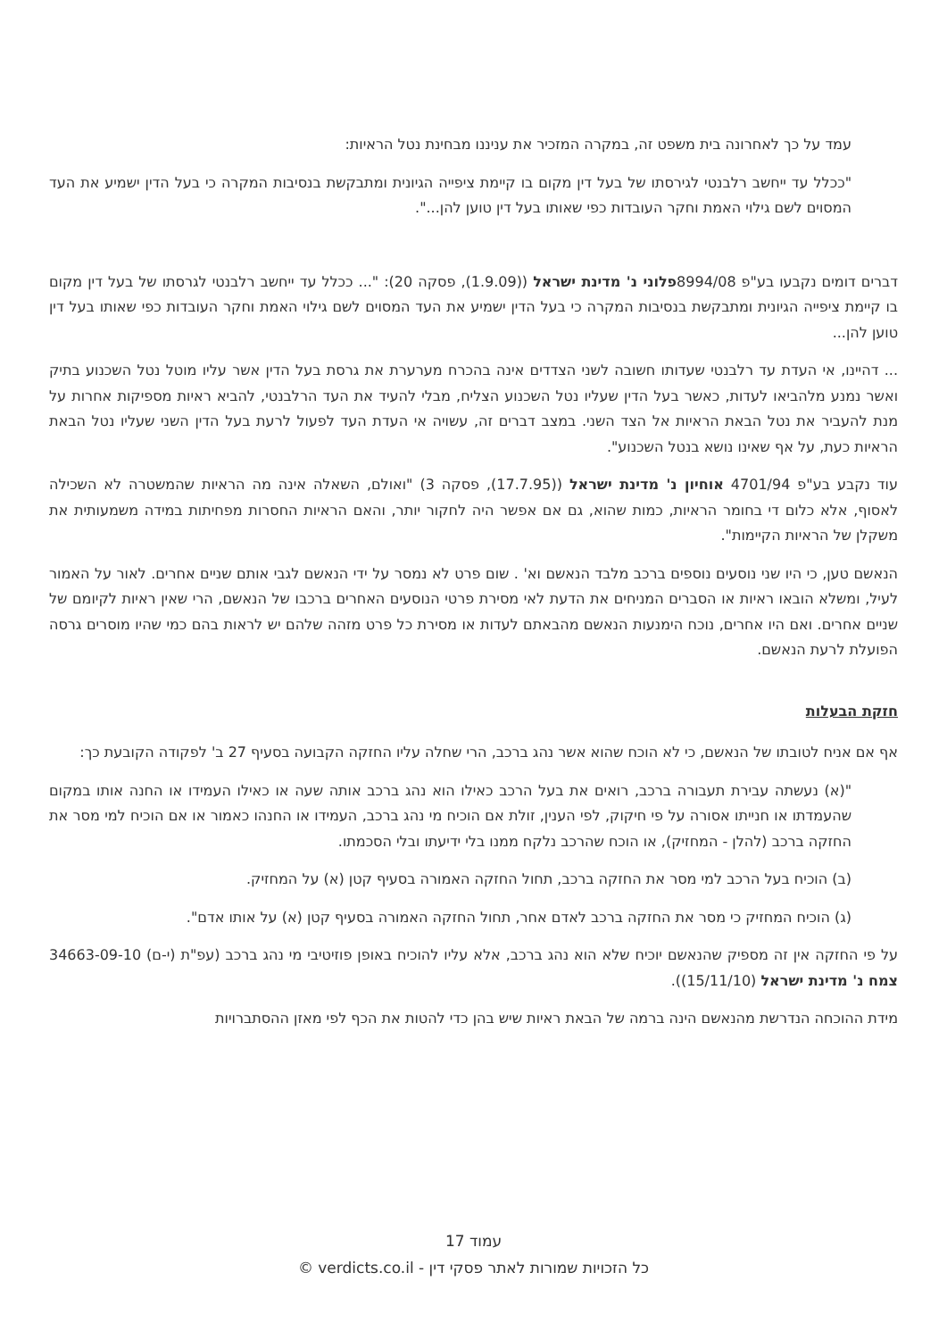עמד על כך לאחרונה בית משפט זה, במקרה המזכיר את עניננו מבחינת נטל הראיות:
"ככלל עד ייחשב רלבנטי לגירסתו של בעל דין מקום בו קיימת ציפייה הגיונית ומתבקשת בנסיבות המקרה כי בעל הדין ישמיע את העד המסוים לשם גילוי האמת וחקר העובדות כפי שאותו בעל דין טוען להן...".
דברים דומים נקבעו בע"פ 8994/08פלוני נ' מדינת ישראל ((1.9.09), פסקה 20): "... ככלל עד ייחשב רלבנטי לגרסתו של בעל דין מקום בו קיימת ציפייה הגיונית ומתבקשת בנסיבות המקרה כי בעל הדין ישמיע את העד המסוים לשם גילוי האמת וחקר העובדות כפי שאותו בעל דין טוען להן...
... דהיינו, אי העדת עד רלבנטי שעדותו חשובה לשני הצדדים אינה בהכרח מערערת את גרסת בעל הדין אשר עליו מוטל נטל השכנוע בתיק ואשר נמנע מלהביאו לעדות, כאשר בעל הדין שעליו נטל השכנוע הצליח, מבלי להעיד את העד הרלבנטי, להביא ראיות מספיקות אחרות על מנת להעביר את נטל הבאת הראיות אל הצד השני. במצב דברים זה, עשויה אי העדת העד לפעול לרעת בעל הדין השני שעליו נטל הבאת הראיות כעת, על אף שאינו נושא בנטל השכנוע".
עוד נקבע בע"פ 4701/94 אוחיון נ' מדינת ישראל ((17.7.95), פסקה 3) "ואולם, השאלה אינה מה הראיות שהמשטרה לא השכילה לאסוף, אלא כלום די בחומר הראיות, כמות שהוא, גם אם אפשר היה לחקור יותר, והאם הראיות החסרות מפחיתות במידה משמעותית את משקלן של הראיות הקיימות".
הנאשם טען, כי היו שני נוסעים נוספים ברכב מלבד הנאשם וא' . שום פרט לא נמסר על ידי הנאשם לגבי אותם שניים אחרים. לאור על האמור לעיל, ומשלא הובאו ראיות או הסברים המניחים את הדעת לאי מסירת פרטי הנוסעים האחרים ברכבו של הנאשם, הרי שאין ראיות לקיומם של שניים אחרים. ואם היו אחרים, נוכח הימנעות הנאשם מהבאתם לעדות או מסירת כל פרט מזהה שלהם יש לראות בהם כמי שהיו מוסרים גרסה הפועלת לרעת הנאשם.
חזקת הבעלות
אף אם אניח לטובתו של הנאשם, כי לא הוכח שהוא אשר נהג ברכב, הרי שחלה עליו החזקה הקבועה בסעיף 27 ב' לפקודה הקובעת כך:
"(א) נעשתה עבירת תעבורה ברכב, רואים את בעל הרכב כאילו הוא נהג ברכב אותה שעה או כאילו העמידו או החנה אותו במקום שהעמדתו או חנייתו אסורה על פי חיקוק, לפי הענין, זולת אם הוכיח מי נהג ברכב, העמידו או החנהו כאמור או אם הוכיח למי מסר את החזקה ברכב (להלן - המחזיק), או הוכח שהרכב נלקח ממנו בלי ידיעתו ובלי הסכמתו.
(ב) הוכיח בעל הרכב למי מסר את החזקה ברכב, תחול החזקה האמורה בסעיף קטן (א) על המחזיק.
(ג) הוכיח המחזיק כי מסר את החזקה ברכב לאדם אחר, תחול החזקה האמורה בסעיף קטן (א) על אותו אדם".
על פי החזקה אין זה מספיק שהנאשם יוכיח שלא הוא נהג ברכב, אלא עליו להוכיח באופן פוזיטיבי מי נהג ברכב (עפ"ת (י-ם) 34663-09-10 צמח נ' מדינת ישראל (15/11/10)).
מידת ההוכחה הנדרשת מהנאשם הינה ברמה של הבאת ראיות שיש בהן כדי להטות את הכף לפי מאזן ההסתברויות
עמוד 17
כל הזכויות שמורות לאתר פסקי דין - verdicts.co.il ©